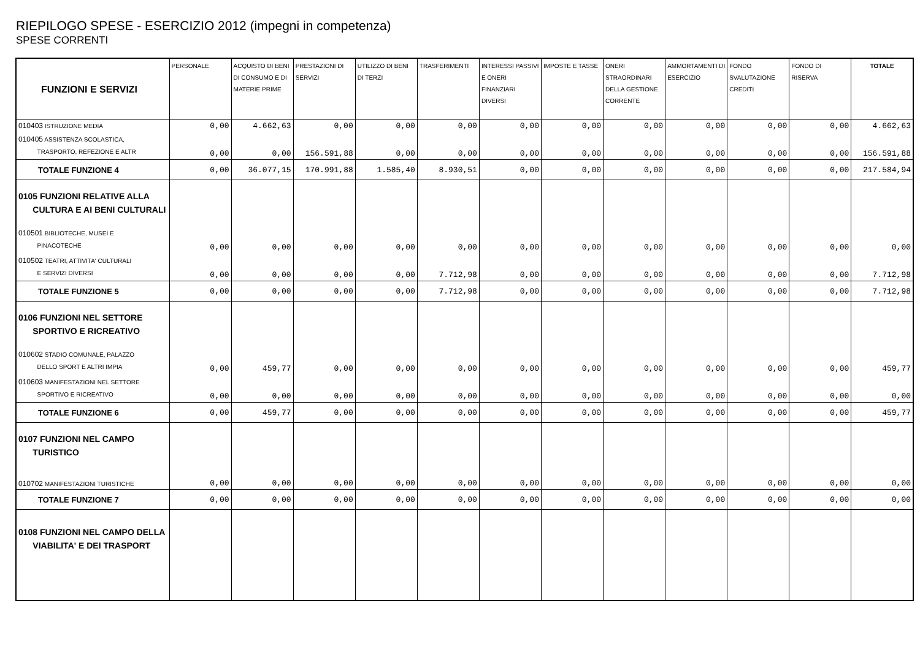RIEPILOGO SPESE - ESERCIZIO 2012 (impegni in competenza)
SPESE CORRENTI
| FUNZIONI E SERVIZI | PERSONALE | ACQUISTO DI BENI DI CONSUMO E DI MATERIE PRIME | PRESTAZIONI DI SERVIZI | UTILIZZO DI BENI DI TERZI | TRASFERIMENTI | INTERESSI PASSIVI E ONERI FINANZIARI DIVERSI | IMPOSTE E TASSE | ONERI STRAORDINARI DELLA GESTIONE CORRENTE | AMMORTAMENTI DI ESERCIZIO | FONDO SVALUTAZIONE CREDITI | FONDO DI RISERVA | TOTALE |
| --- | --- | --- | --- | --- | --- | --- | --- | --- | --- | --- | --- | --- |
| 010403 ISTRUZIONE MEDIA | 0,00 | 4.662,63 | 0,00 | 0,00 | 0,00 | 0,00 | 0,00 | 0,00 | 0,00 | 0,00 | 0,00 | 4.662,63 |
| 010405 ASSISTENZA SCOLASTICA, TRASPORTO, REFEZIONE E ALTR | 0,00 | 0,00 | 156.591,88 | 0,00 | 0,00 | 0,00 | 0,00 | 0,00 | 0,00 | 0,00 | 0,00 | 156.591,88 |
| TOTALE FUNZIONE 4 | 0,00 | 36.077,15 | 170.991,88 | 1.585,40 | 8.930,51 | 0,00 | 0,00 | 0,00 | 0,00 | 0,00 | 0,00 | 217.584,94 |
| 0105 FUNZIONI RELATIVE ALLA CULTURA E AI BENI CULTURALI | | | | | | | | | | | | |
| 010501 BIBLIOTECHE, MUSEI E PINACOTECHE | 0,00 | 0,00 | 0,00 | 0,00 | 0,00 | 0,00 | 0,00 | 0,00 | 0,00 | 0,00 | 0,00 | 0,00 |
| 010502 TEATRI, ATTIVITA' CULTURALI E SERVIZI DIVERSI | 0,00 | 0,00 | 0,00 | 0,00 | 7.712,98 | 0,00 | 0,00 | 0,00 | 0,00 | 0,00 | 0,00 | 7.712,98 |
| TOTALE FUNZIONE 5 | 0,00 | 0,00 | 0,00 | 0,00 | 7.712,98 | 0,00 | 0,00 | 0,00 | 0,00 | 0,00 | 0,00 | 7.712,98 |
| 0106 FUNZIONI NEL SETTORE SPORTIVO E RICREATIVO | | | | | | | | | | | | |
| 010602 STADIO COMUNALE, PALAZZO DELLO SPORT E ALTRI IMPIA | 0,00 | 459,77 | 0,00 | 0,00 | 0,00 | 0,00 | 0,00 | 0,00 | 0,00 | 0,00 | 0,00 | 459,77 |
| 010603 MANIFESTAZIONI NEL SETTORE SPORTIVO E RICREATIVO | 0,00 | 0,00 | 0,00 | 0,00 | 0,00 | 0,00 | 0,00 | 0,00 | 0,00 | 0,00 | 0,00 | 0,00 |
| TOTALE FUNZIONE 6 | 0,00 | 459,77 | 0,00 | 0,00 | 0,00 | 0,00 | 0,00 | 0,00 | 0,00 | 0,00 | 0,00 | 459,77 |
| 0107 FUNZIONI NEL CAMPO TURISTICO | | | | | | | | | | | | |
| 010702 MANIFESTAZIONI TURISTICHE | 0,00 | 0,00 | 0,00 | 0,00 | 0,00 | 0,00 | 0,00 | 0,00 | 0,00 | 0,00 | 0,00 | 0,00 |
| TOTALE FUNZIONE 7 | 0,00 | 0,00 | 0,00 | 0,00 | 0,00 | 0,00 | 0,00 | 0,00 | 0,00 | 0,00 | 0,00 | 0,00 |
| 0108 FUNZIONI NEL CAMPO DELLA VIABILITA' E DEI TRASPORT | | | | | | | | | | | | |